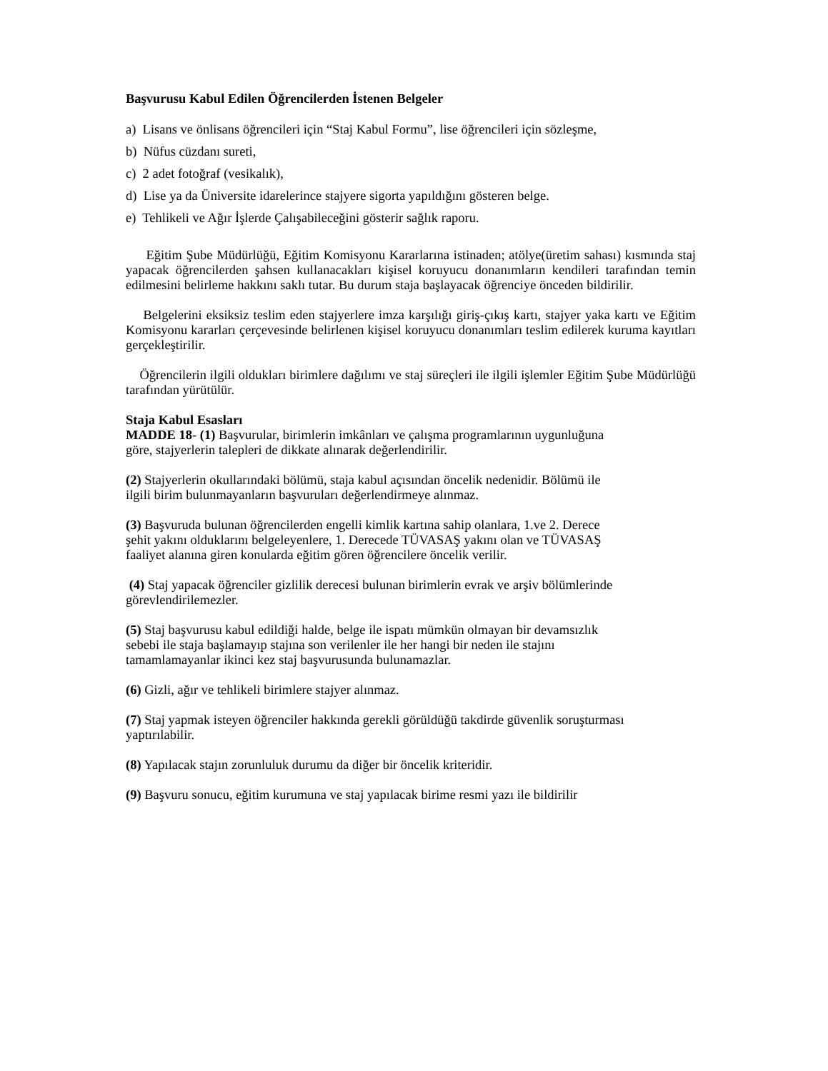Başvurusu Kabul Edilen Öğrencilerden İstenen Belgeler
a) Lisans ve önlisans öğrencileri için “Staj Kabul Formu”, lise öğrencileri için sözleşme,
b) Nüfus cüzdanı sureti,
c) 2 adet fotoğraf (vesikalık),
d) Lise ya da Üniversite idarelerince stajyere sigorta yapıldığını gösteren belge.
e) Tehlikeli ve Ağır İşlerde Çalışabileceğini gösterir sağlık raporu.
Eğitim Şube Müdürlüğü, Eğitim Komisyonu Kararlarına istinaden; atölye(üretim sahası) kısmında staj yapacak öğrencilerden şahsen kullanacakları kişisel koruyucu donanımların kendileri tarafından temin edilmesini belirleme hakkını saklı tutar. Bu durum staja başlayacak öğrenciye önceden bildirilir.
Belgelerini eksiksiz teslim eden stajyerlere imza karşılığı giriş-çıkış kartı, stajyer yaka kartı ve Eğitim Komisyonu kararları çerçevesinde belirlenen kişisel koruyucu donanımları teslim edilerek kuruma kayıtları gerçekleştirilir.
Öğrencilerin ilgili oldukları birimlere dağılımı ve staj süreçleri ile ilgili işlemler Eğitim Şube Müdürlüğü tarafından yürütülür.
Staja Kabul Esasları
MADDE 18- (1) Başvurular, birimlerin imkânları ve çalışma programlarının uygunluğuna
göre, stajyerlerin talepleri de dikkate alınarak değerlendirilir.
(2) Stajyerlerin okullarındaki bölümü, staja kabul açısından öncelik nedenidir. Bölümü ile
ilgili birim bulunmayanların başvuruları değerlendirmeye alınmaz.
(3) Başvuruda bulunan öğrencilerden engelli kimlik kartına sahip olanlara, 1.ve 2. Derece
şehit yakını olduklarını belgeleyenlere, 1. Derecede TÜVASAŞ yakını olan ve TÜVASAŞ
faaliyet alanına giren konularda eğitim gören öğrencilere öncelik verilir.
(4) Staj yapacak öğrenciler gizlilik derecesi bulunan birimlerin evrak ve arşiv bölümlerinde
görevlendirilemezler.
(5) Staj başvurusu kabul edildiği halde, belge ile ispatı mümkün olmayan bir devamsızlık
sebebi ile staja başlamayıp stajına son verilenler ile her hangi bir neden ile stajını
tamamlamayanlar ikinci kez staj başvurusunda bulunamazlar.
(6) Gizli, ağır ve tehlikeli birimlere stajyer alınmaz.
(7) Staj yapmak isteyen öğrenciler hakkında gerekli görüldüğü takdirde güvenlik soruşturması
yaptırılabilir.
(8) Yapılacak stajın zorunluluk durumu da diğer bir öncelik kriteridir.
(9) Başvuru sonucu, eğitim kurumuna ve staj yapılacak birime resmi yazı ile bildirilir